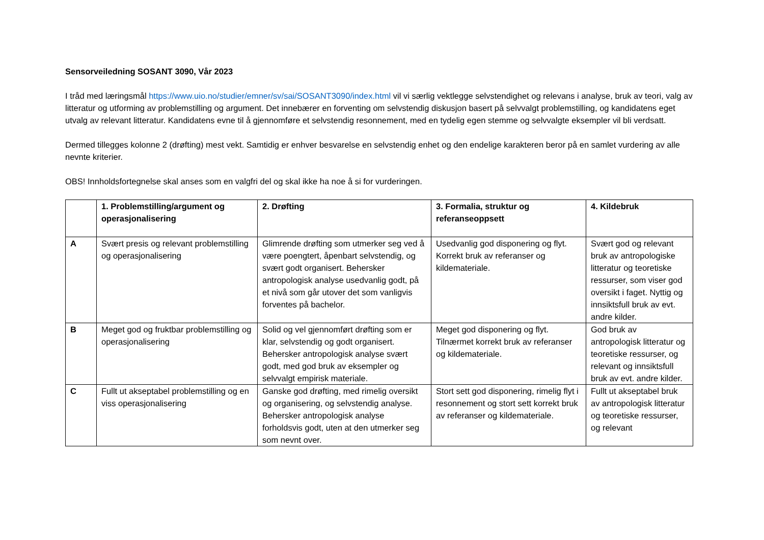Sensorveiledning SOSANT 3090, Vår 2023
I tråd med læringsmål https://www.uio.no/studier/emner/sv/sai/SOSANT3090/index.html vil vi særlig vektlegge selvstendighet og relevans i analyse, bruk av teori, valg av litteratur og utforming av problemstilling og argument. Det innebærer en forventing om selvstendig diskusjon basert på selvvalgt problemstilling, og kandidatens eget utvalg av relevant litteratur. Kandidatens evne til å gjennomføre et selvstendig resonnement, med en tydelig egen stemme og selvvalgte eksempler vil bli verdsatt.
Dermed tillegges kolonne 2 (drøfting) mest vekt. Samtidig er enhver besvarelse en selvstendig enhet og den endelige karakteren beror på en samlet vurdering av alle nevnte kriterier.
OBS! Innholdsfortegnelse skal anses som en valgfri del og skal ikke ha noe å si for vurderingen.
| | 1. Problemstilling/argument og operasjonalisering | 2. Drøfting | 3. Formalia, struktur og referanseoppsett | 4. Kildebruk |
| --- | --- | --- | --- | --- |
| A | Svært presis og relevant problemstilling og operasjonalisering | Glimrende drøfting som utmerker seg ved å være poengtert, åpenbart selvstendig, og svært godt organisert. Behersker antropologisk analyse usedvanlig godt, på et nivå som går utover det som vanligvis forventes på bachelor. | Usedvanlig god disponering og flyt. Korrekt bruk av referanser og kildemateriale. | Svært god og relevant bruk av antropologiske litteratur og teoretiske ressurser, som viser god oversikt i faget. Nyttig og innsiktsfull bruk av evt. andre kilder. |
| B | Meget god og fruktbar problemstilling og operasjonalisering | Solid og vel gjennomført drøfting som er klar, selvstendig og godt organisert. Behersker antropologisk analyse svært godt, med god bruk av eksempler og selvvalgt empirisk materiale. | Meget god disponering og flyt. Tilnærmet korrekt bruk av referanser og kildemateriale. | God bruk av antropologisk litteratur og teoretiske ressurser, og relevant og innsiktsfull bruk av evt. andre kilder. |
| C | Fullt ut akseptabel problemstilling og en viss operasjonalisering | Ganske god drøfting, med rimelig oversikt og organisering, og selvstendig analyse. Behersker antropologisk analyse forholdsvis godt, uten at den utmerker seg som nevnt over. | Stort sett god disponering, rimelig flyt i resonnement og stort sett korrekt bruk av referanser og kildemateriale. | Fullt ut akseptabel bruk av antropologisk litteratur og teoretiske ressurser, og relevant |